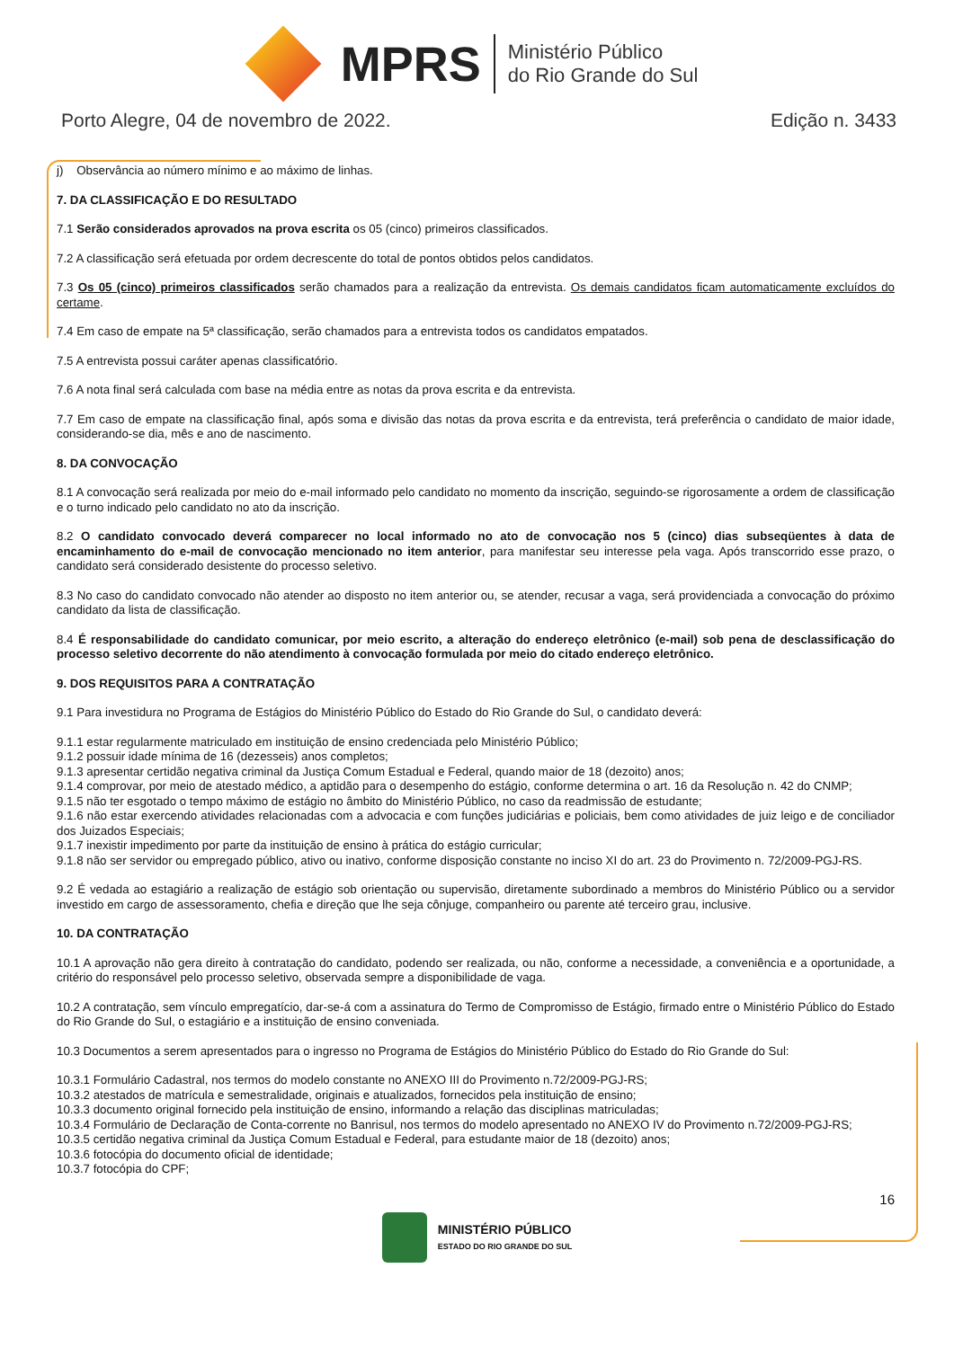MPRS
Ministério Público
do Rio Grande do Sul
Porto Alegre, 04 de novembro de 2022. Edição n. 3433
j) Observância ao número mínimo e ao máximo de linhas.
7. DA CLASSIFICAÇÃO E DO RESULTADO
7.1 Serão considerados aprovados na prova escrita os 05 (cinco) primeiros classificados.
7.2 A classificação será efetuada por ordem decrescente do total de pontos obtidos pelos candidatos.
7.3 Os 05 (cinco) primeiros classificados serão chamados para a realização da entrevista. Os demais candidatos ficam automaticamente excluídos do certame.
7.4 Em caso de empate na 5ª classificação, serão chamados para a entrevista todos os candidatos empatados.
7.5 A entrevista possui caráter apenas classificatório.
7.6 A nota final será calculada com base na média entre as notas da prova escrita e da entrevista.
7.7 Em caso de empate na classificação final, após soma e divisão das notas da prova escrita e da entrevista, terá preferência o candidato de maior idade, considerando-se dia, mês e ano de nascimento.
8. DA CONVOCAÇÃO
8.1 A convocação será realizada por meio do e-mail informado pelo candidato no momento da inscrição, seguindo-se rigorosamente a ordem de classificação e o turno indicado pelo candidato no ato da inscrição.
8.2 O candidato convocado deverá comparecer no local informado no ato de convocação nos 5 (cinco) dias subseqüentes à data de encaminhamento do e-mail de convocação mencionado no item anterior, para manifestar seu interesse pela vaga. Após transcorrido esse prazo, o candidato será considerado desistente do processo seletivo.
8.3 No caso do candidato convocado não atender ao disposto no item anterior ou, se atender, recusar a vaga, será providenciada a convocação do próximo candidato da lista de classificação.
8.4 É responsabilidade do candidato comunicar, por meio escrito, a alteração do endereço eletrônico (e-mail) sob pena de desclassificação do processo seletivo decorrente do não atendimento à convocação formulada por meio do citado endereço eletrônico.
9. DOS REQUISITOS PARA A CONTRATAÇÃO
9.1 Para investidura no Programa de Estágios do Ministério Público do Estado do Rio Grande do Sul, o candidato deverá:
9.1.1 estar regularmente matriculado em instituição de ensino credenciada pelo Ministério Público;
9.1.2 possuir idade mínima de 16 (dezesseis) anos completos;
9.1.3 apresentar certidão negativa criminal da Justiça Comum Estadual e Federal, quando maior de 18 (dezoito) anos;
9.1.4 comprovar, por meio de atestado médico, a aptidão para o desempenho do estágio, conforme determina o art. 16 da Resolução n. 42 do CNMP;
9.1.5 não ter esgotado o tempo máximo de estágio no âmbito do Ministério Público, no caso da readmissão de estudante;
9.1.6 não estar exercendo atividades relacionadas com a advocacia e com funções judiciárias e policiais, bem como atividades de juiz leigo e de conciliador dos Juizados Especiais;
9.1.7 inexistir impedimento por parte da instituição de ensino à prática do estágio curricular;
9.1.8 não ser servidor ou empregado público, ativo ou inativo, conforme disposição constante no inciso XI do art. 23 do Provimento n. 72/2009-PGJ-RS.
9.2 É vedada ao estagiário a realização de estágio sob orientação ou supervisão, diretamente subordinado a membros do Ministério Público ou a servidor investido em cargo de assessoramento, chefia e direção que lhe seja cônjuge, companheiro ou parente até terceiro grau, inclusive.
10. DA CONTRATAÇÃO
10.1 A aprovação não gera direito à contratação do candidato, podendo ser realizada, ou não, conforme a necessidade, a conveniência e a oportunidade, a critério do responsável pelo processo seletivo, observada sempre a disponibilidade de vaga.
10.2 A contratação, sem vínculo empregatício, dar-se-á com a assinatura do Termo de Compromisso de Estágio, firmado entre o Ministério Público do Estado do Rio Grande do Sul, o estagiário e a instituição de ensino conveniada.
10.3 Documentos a serem apresentados para o ingresso no Programa de Estágios do Ministério Público do Estado do Rio Grande do Sul:
10.3.1 Formulário Cadastral, nos termos do modelo constante no ANEXO III do Provimento n.72/2009-PGJ-RS;
10.3.2 atestados de matrícula e semestralidade, originais e atualizados, fornecidos pela instituição de ensino;
10.3.3 documento original fornecido pela instituição de ensino, informando a relação das disciplinas matriculadas;
10.3.4 Formulário de Declaração de Conta-corrente no Banrisul, nos termos do modelo apresentado no ANEXO IV do Provimento n.72/2009-PGJ-RS;
10.3.5 certidão negativa criminal da Justiça Comum Estadual e Federal, para estudante maior de 18 (dezoito) anos;
10.3.6 fotocópia do documento oficial de identidade;
10.3.7 fotocópia do CPF;
16
MINISTÉRIO PÚBLICO
ESTADO DO RIO GRANDE DO SUL